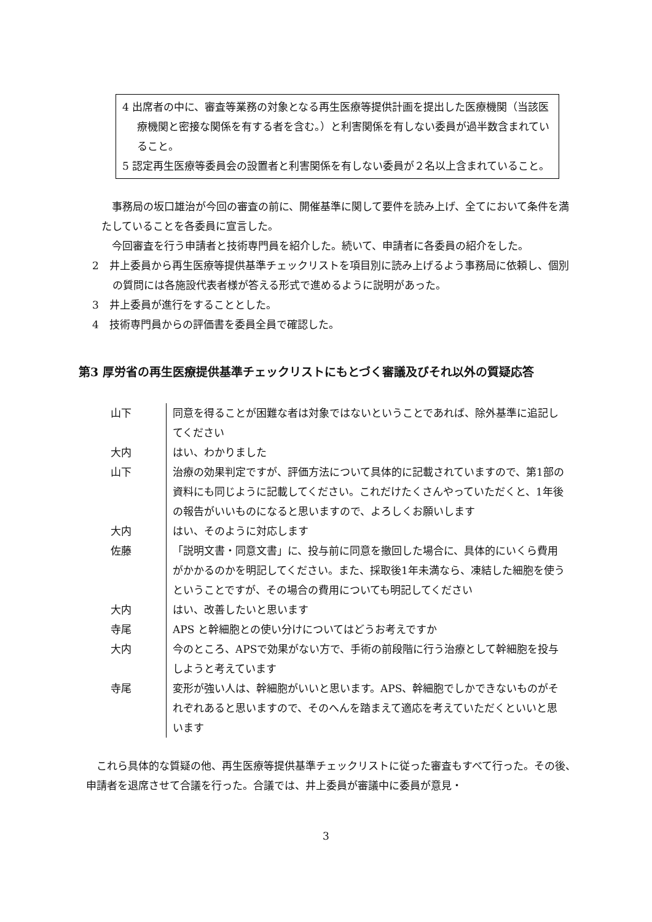4 出席者の中に、審査等業務の対象となる再生医療等提供計画を提出した医療機関（当該医療機関と密接な関係を有する者を含む。）と利害関係を有しない委員が過半数含まれていること。
5 認定再生医療等委員会の設置者と利害関係を有しない委員が２名以上含まれていること。
事務局の坂口雄治が今回の審査の前に、開催基準に関して要件を読み上げ、全てにおいて条件を満たしていることを各委員に宣言した。
今回審査を行う申請者と技術専門員を紹介した。続いて、申請者に各委員の紹介をした。
2　井上委員から再生医療等提供基準チェックリストを項目別に読み上げるよう事務局に依頼し、個別の質問には各施設代表者様が答える形式で進めるように説明があった。
3　井上委員が進行をすることとした。
4　技術専門員からの評価書を委員全員で確認した。
第3 厚労省の再生医療提供基準チェックリストにもとづく審議及びそれ以外の質疑応答
| 山下 | 同意を得ることが困難な者は対象ではないということであれば、除外基準に追記してください |
| 大内 | はい、わかりました |
| 山下 | 治療の効果判定ですが、評価方法について具体的に記載されていますので、第1部の資料にも同じように記載してください。これだけたくさんやっていただくと、1年後の報告がいいものになると思いますので、よろしくお願いします |
| 大内 | はい、そのように対応します |
| 佐藤 | 「説明文書・同意文書」に、投与前に同意を撤回した場合に、具体的にいくら費用がかかるのかを明記してください。また、採取後1年未満なら、凍結した細胞を使うということですが、その場合の費用についても明記してください |
| 大内 | はい、改善したいと思います |
| 寺尾 | APS と幹細胞との使い分けについてはどうお考えですか |
| 大内 | 今のところ、APSで効果がない方で、手術の前段階に行う治療として幹細胞を投与しようと考えています |
| 寺尾 | 変形が強い人は、幹細胞がいいと思います。APS、幹細胞でしかできないものがそれぞれあると思いますので、そのへんを踏まえて適応を考えていただくといいと思います |
これら具体的な質疑の他、再生医療等提供基準チェックリストに従った審査もすべて行った。その後、申請者を退席させて合議を行った。合議では、井上委員が審議中に委員が意見・
3